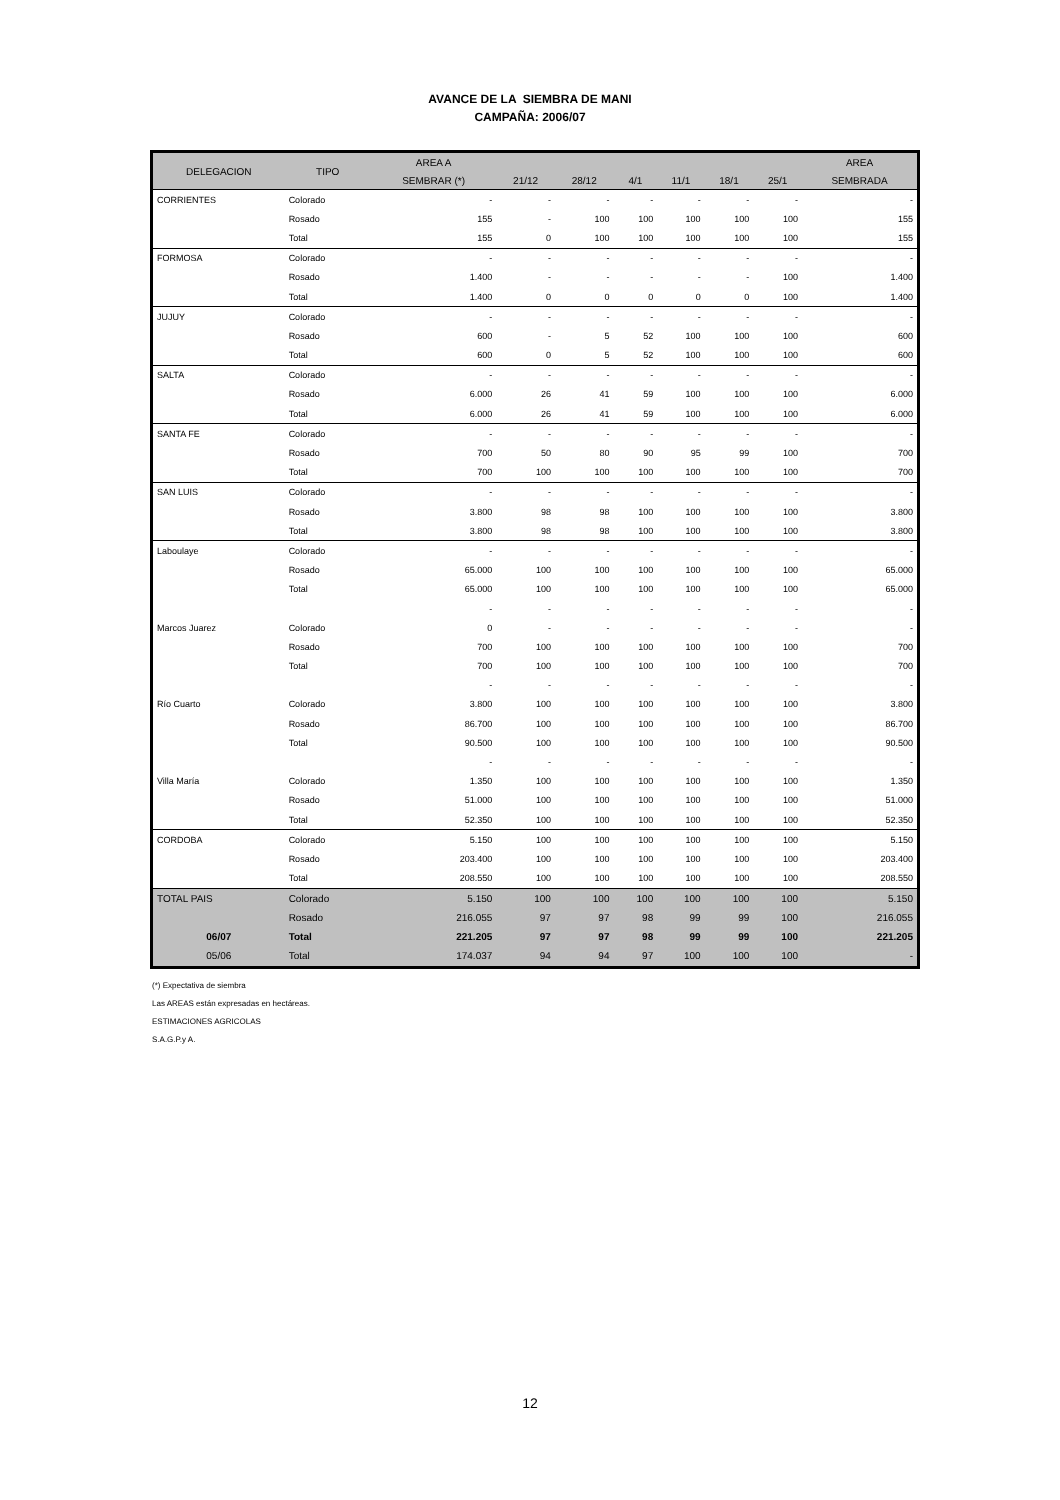AVANCE DE LA SIEMBRA DE MANI
CAMPAÑA: 2006/07
| DELEGACION | TIPO | AREA A | | | | | | | AREA |
| --- | --- | --- | --- | --- | --- | --- | --- | --- | --- |
| | | SEMBRAR (*) | 21/12 | 28/12 | 4/1 | 11/1 | 18/1 | 25/1 | SEMBRADA |
| CORRIENTES | Colorado | - | - | - | - | - | - | - | - |
| | Rosado | 155 | - | 100 | 100 | 100 | 100 | 100 | 155 |
| | Total | 155 | 0 | 100 | 100 | 100 | 100 | 100 | 155 |
| FORMOSA | Colorado | - | - | - | - | - | - | - | - |
| | Rosado | 1.400 | - | - | - | - | - | 100 | 1.400 |
| | Total | 1.400 | 0 | 0 | 0 | 0 | 0 | 100 | 1.400 |
| JUJUY | Colorado | - | - | - | - | - | - | - | - |
| | Rosado | 600 | - | 5 | 52 | 100 | 100 | 100 | 600 |
| | Total | 600 | 0 | 5 | 52 | 100 | 100 | 100 | 600 |
| SALTA | Colorado | - | - | - | - | - | - | - | - |
| | Rosado | 6.000 | 26 | 41 | 59 | 100 | 100 | 100 | 6.000 |
| | Total | 6.000 | 26 | 41 | 59 | 100 | 100 | 100 | 6.000 |
| SANTA FE | Colorado | - | - | - | - | - | - | - | - |
| | Rosado | 700 | 50 | 80 | 90 | 95 | 99 | 100 | 700 |
| | Total | 700 | 100 | 100 | 100 | 100 | 100 | 100 | 700 |
| SAN LUIS | Colorado | - | - | - | - | - | - | - | - |
| | Rosado | 3.800 | 98 | 98 | 100 | 100 | 100 | 100 | 3.800 |
| | Total | 3.800 | 98 | 98 | 100 | 100 | 100 | 100 | 3.800 |
| Laboulaye | Colorado | - | - | - | - | - | - | - | - |
| | Rosado | 65.000 | 100 | 100 | 100 | 100 | 100 | 100 | 65.000 |
| | Total | 65.000 | 100 | 100 | 100 | 100 | 100 | 100 | 65.000 |
| | | - | - | - | - | - | - | - | - |
| Marcos Juarez | Colorado | 0 | - | - | - | - | - | - | - |
| | Rosado | 700 | 100 | 100 | 100 | 100 | 100 | 100 | 700 |
| | Total | 700 | 100 | 100 | 100 | 100 | 100 | 100 | 700 |
| | | - | - | - | - | - | - | - | - |
| Río Cuarto | Colorado | 3.800 | 100 | 100 | 100 | 100 | 100 | 100 | 3.800 |
| | Rosado | 86.700 | 100 | 100 | 100 | 100 | 100 | 100 | 86.700 |
| | Total | 90.500 | 100 | 100 | 100 | 100 | 100 | 100 | 90.500 |
| | | - | - | - | - | - | - | - | - |
| Villa María | Colorado | 1.350 | 100 | 100 | 100 | 100 | 100 | 100 | 1.350 |
| | Rosado | 51.000 | 100 | 100 | 100 | 100 | 100 | 100 | 51.000 |
| | Total | 52.350 | 100 | 100 | 100 | 100 | 100 | 100 | 52.350 |
| CORDOBA | Colorado | 5.150 | 100 | 100 | 100 | 100 | 100 | 100 | 5.150 |
| | Rosado | 203.400 | 100 | 100 | 100 | 100 | 100 | 100 | 203.400 |
| | Total | 208.550 | 100 | 100 | 100 | 100 | 100 | 100 | 208.550 |
| TOTAL PAIS | Colorado | 5.150 | 100 | 100 | 100 | 100 | 100 | 100 | 5.150 |
| | Rosado | 216.055 | 97 | 97 | 98 | 99 | 99 | 100 | 216.055 |
| 06/07 | Total | 221.205 | 97 | 97 | 98 | 99 | 99 | 100 | 221.205 |
| 05/06 | Total | 174.037 | 94 | 94 | 97 | 100 | 100 | 100 | - |
(*) Expectativa de siembra
Las AREAS están expresadas en hectáreas.
ESTIMACIONES AGRICOLAS
S.A.G.P.y A.
12